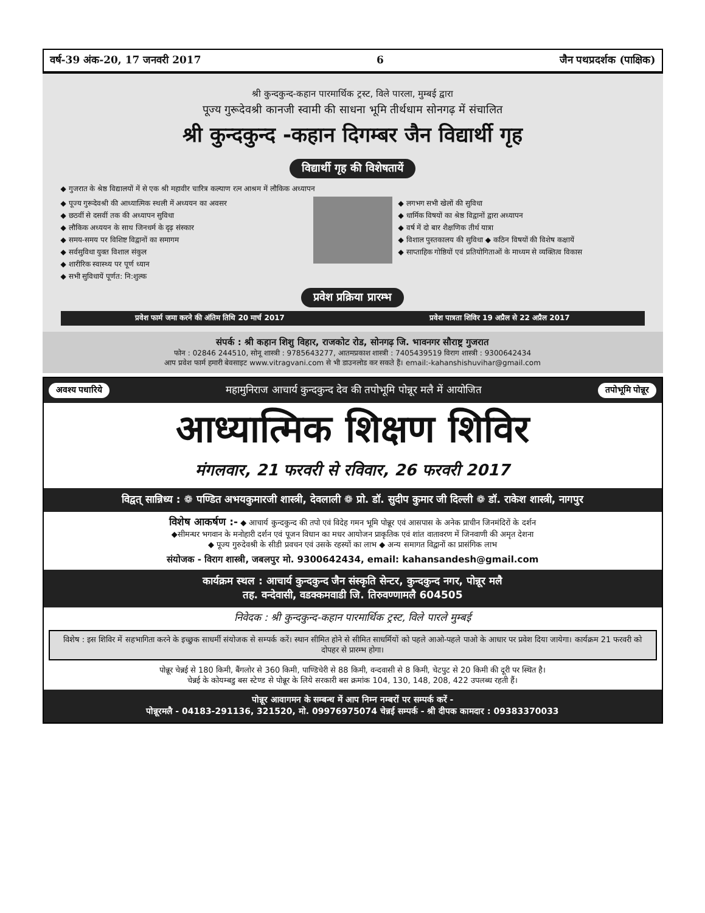वर्ष-39 अंक-20, 17 जनवरी 2017 6 जैन पथप्रदर्शक (पाक्षिक)
श्री कुन्दकुन्द-कहान पारमार्थिक ट्रस्ट, विले पारला, मुम्बई द्वारा
पूज्य गुरूदेवश्री कानजी स्वामी की साधना भूमि तीर्थधाम सोनगढ़ में संचालित
श्री कुन्दकुन्द -कहान दिगम्बर जैन विद्यार्थी गृह
विद्यार्थी गृह की विशेषतायें
◆ गुजरात के श्रेष्ठ विद्यालयों में से एक श्री महावीर चारित्र कल्याण रत्न आश्रम में लौकिक अध्यापन
◆ पूज्य गुरूदेवश्री की आध्यात्मिक स्थली में अध्ययन का अवसर
◆ छठवीं से दसवीं तक की अध्यापन सुविधा
◆ लौकिक अध्ययन के साथ जिनधर्म के दृढ़ संस्कार
◆ समय-समय पर विशिष्ट विद्वानों का समागम
◆ सर्वसुविधा युक्त विशाल संकुल
◆ शारीरिक स्वास्थ्य पर पूर्ण ध्यान
◆ सभी सुविधायें पूर्णत: नि:शुल्क
◆ लगभग सभी खेलों की सुविधा
◆ धार्मिक विषयों का श्रेष्ठ विद्वानों द्वारा अध्यापन
◆ वर्ष में दो बार शैक्षणिक तीर्थ यात्रा
◆ विशाल पुस्तकालय की सुविधा ◆ कठिन विषयों की विशेष कक्षायें
◆ साप्ताहिक गोष्ठियों एवं प्रतियोगिताओं के माध्यम से व्यक्तित्व विकास
प्रवेश प्रक्रिया प्रारम्भ
प्रवेश फार्म जमा करने की अंतिम तिथि 20 मार्च 2017 प्रवेश पात्रता शिविर 19 अप्रैल से 22 अप्रैल 2017
संपर्क : श्री कहान शिशु विहार, राजकोट रोड, सोनगढ़ जि. भावनगर सौराष्ट्र गुजरात
फोन : 02846 244510, सोनू शास्त्री : 9785643277, आतमप्रकाश शास्त्री : 7405439519 विराग शास्त्री : 9300642434
आप प्रवेश फार्म हमारी बेवसाइट www.vitragvani.com से भी डाउनलोड कर सकते हैं। email:-kahanshishuvihar@gmail.com
अवश्य पधारिये महामुनिराज आचार्य कुन्दकुन्द देव की तपोभूमि पोन्नूर मलै में आयोजित तपोभूमि पोन्नूर
आध्यात्मिक शिक्षण शिविर
मंगलवार, 21 फरवरी से रविवार, 26 फरवरी 2017
विद्वत् सान्निध्य : ❁ पण्डित अभयकुमारजी शास्त्री, देवलाली ❁ प्रो. डॉ. सुदीप कुमार जी दिल्ली ❁ डॉ. राकेश शास्त्री, नागपुर
विशेष आकर्षण :- ◆ आचार्य कुन्दकुन्द की तपो एवं विदेह गमन भूमि पोन्नूर एवं आसपास के अनेक प्राचीन जिनमंदिरों के दर्शन
◆सीमन्धर भगवान के मनोहारी दर्शन एवं पूजन विधान का मधर आयोजन प्राकृतिक एवं शांत वातावरण में जिनवाणी की अमृत देशना
◆ पूज्य गुरुदेवश्री के सीडी प्रवचन एवं उसके रहस्यों का लाभ ◆ अन्य समागत विद्वानों का प्रासंगिक लाभ
संयोजक - विराग शास्त्री, जबलपुर मो. 9300642434, email: kahansandesh@gmail.com
कार्यक्रम स्थल : आचार्य कुन्दकुन्द जैन संस्कृति सेन्टर, कुन्दकुन्द नगर, पोन्नूर मलै
तह. वन्देवासी, वडक्कमवाडी जि. तिरुवण्णामलै 604505
निवेदक : श्री कुन्दकुन्द-कहान पारमार्थिक ट्रस्ट, विले पारले मुम्बई
विशेष : इस शिविर में सहभागिता करने के इच्छुक साधर्मी संयोजक से सम्पर्क करें। स्थान सीमित होने से सीमित साधर्मियों को पहले आओ-पहले पाओ के आधार पर प्रवेश दिया जायेगा। कार्यक्रम 21 फरवरी को दोपहर से प्रारम्भ होगा।
पोन्नूर चेन्नई से 180 किमी, बैंगलोर से 360 किमी, पाण्डिचेरी से 88 किमी, वन्दवासी से 8 किमी, चेटपुट से 20 किमी की दूरी पर स्थित है।
चेन्नई के कोयम्बडु बस स्टेण्ड से पोन्नूर के लिये सरकारी बस क्रमांक 104, 130, 148, 208, 422 उपलब्ध रहती हैं।
पोन्नूर आवागमन के सम्बन्ध में आप निम्न नम्बरों पर सम्पर्क करें -
पोन्नूरमलै - 04183-291136, 321520, मो. 09976975074 चेन्नई सम्पर्क - श्री दीपक कामदार : 09383370033